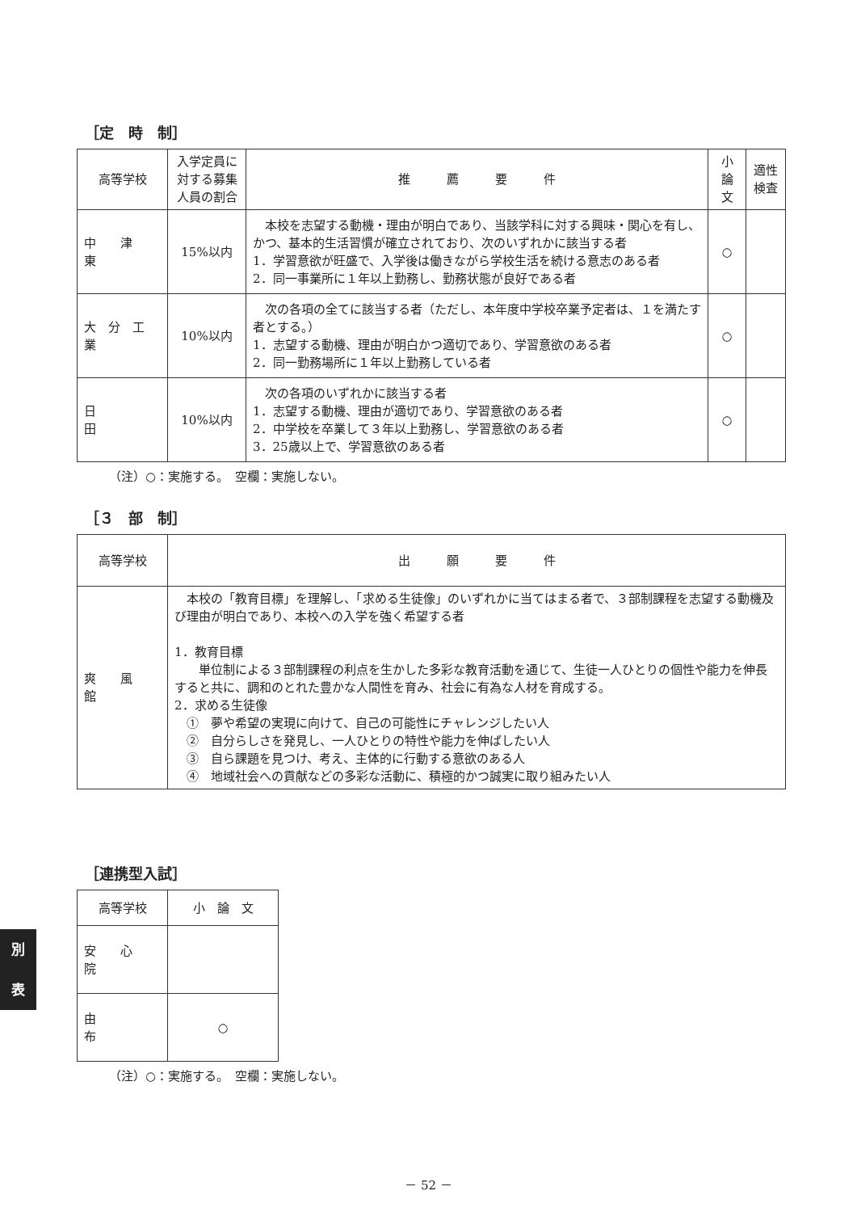［定　時　制］
| 高等学校 | 入学定員に対する募集人員の割合 | 推 薦 要 件 | 小 論 文 | 適性検査 |
| --- | --- | --- | --- | --- |
| 中 津 東 | 15%以内 | 本校を志望する動機・理由が明白であり、当該学科に対する興味・関心を有し、かつ、基本的生活習慣が確立されており、次のいずれかに該当する者 1．学習意欲が旺盛で、入学後は働きながら学校生活を続ける意志のある者 2．同一事業所に１年以上勤務し、勤務状態が良好である者 | ○ | |
| 大 分 工 業 | 10%以内 | 次の各項の全てに該当する者（ただし、本年度中学校卒業予定者は、１を満たす者とする。） 1．志望する動機、理由が明白かつ適切であり、学習意欲のある者 2．同一勤務場所に１年以上勤務している者 | ○ | |
| 日 田 | 10%以内 | 次の各項のいずれかに該当する者 1．志望する動機、理由が適切であり、学習意欲のある者 2．中学校を卒業して３年以上勤務し、学習意欲のある者 3．25歳以上で、学習意欲のある者 | ○ | |
（注）○：実施する。　空欄：実施しない。
［３　部　制］
| 高等学校 | 出 願 要 件 |
| --- | --- |
| 爽 風 館 | 本校の「教育目標」を理解し、「求める生徒像」のいずれかに当てはまる者で、３部制課程を志望する動機及び理由が明白であり、本校への入学を強く希望する者 1．教育目標 単位制による３部制課程の利点を生かした多彩な教育活動を通じて、生徒一人ひとりの個性や能力を伸長すると共に、調和のとれた豊かな人間性を育み、社会に有為な人材を育成する。 2．求める生徒像 ① 夢や希望の実現に向けて、自己の可能性にチャレンジしたい人 ② 自分らしさを発見し、一人ひとりの特性や能力を伸ばしたい人 ③ 自ら課題を見つけ、考え、主体的に行動する意欲のある人 ④ 地域社会への貢献などの多彩な活動に、積極的かつ誠実に取り組みたい人 |
［連携型入試］
| 高等学校 | 小 論 文 |
| --- | --- |
| 安 心 院 | |
| 由 布 | ○ |
（注）○：実施する。　空欄：実施しない。
別
表
－ 52 －